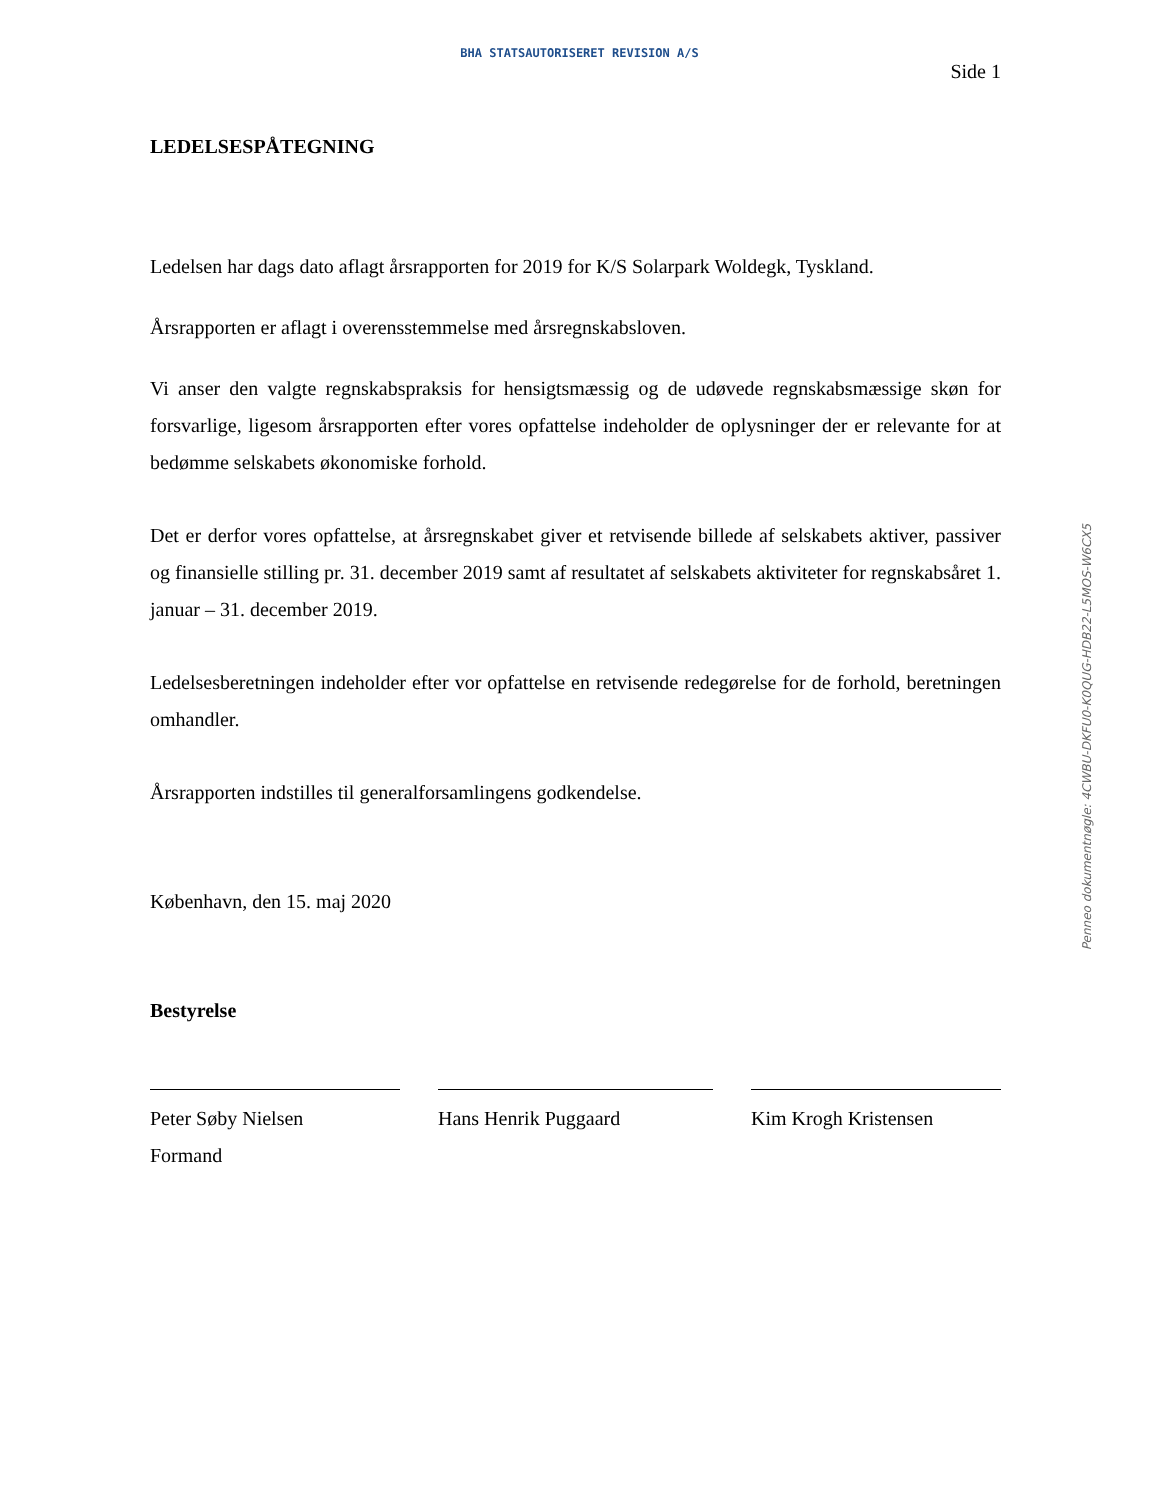BHA STATSAUTORISERET REVISION A/S
Side 1
LEDELSESPÅTEGNING
Ledelsen har dags dato aflagt årsrapporten for 2019 for K/S Solarpark Woldegk, Tyskland.
Årsrapporten er aflagt i overensstemmelse med årsregnskabsloven.
Vi anser den valgte regnskabspraksis for hensigtsmæssig og de udøvede regnskabsmæssige skøn for forsvarlige, ligesom årsrapporten efter vores opfattelse indeholder de oplysninger der er relevante for at bedømme selskabets økonomiske forhold.
Det er derfor vores opfattelse, at årsregnskabet giver et retvisende billede af selskabets aktiver, passiver og finansielle stilling pr. 31. december 2019 samt af resultatet af selskabets aktiviteter for regnskabsåret 1. januar – 31. december 2019.
Ledelsesberetningen indeholder efter vor opfattelse en retvisende redegørelse for de forhold, beretningen omhandler.
Årsrapporten indstilles til generalforsamlingens godkendelse.
København, den 15. maj 2020
Bestyrelse
Peter Søby Nielsen
Formand
Hans Henrik Puggaard Kim Krogh Kristensen
Penneo dokumentnøgle: 4CWBU-DKFU0-K0QUG-HDB22-L5MOS-W6CX5